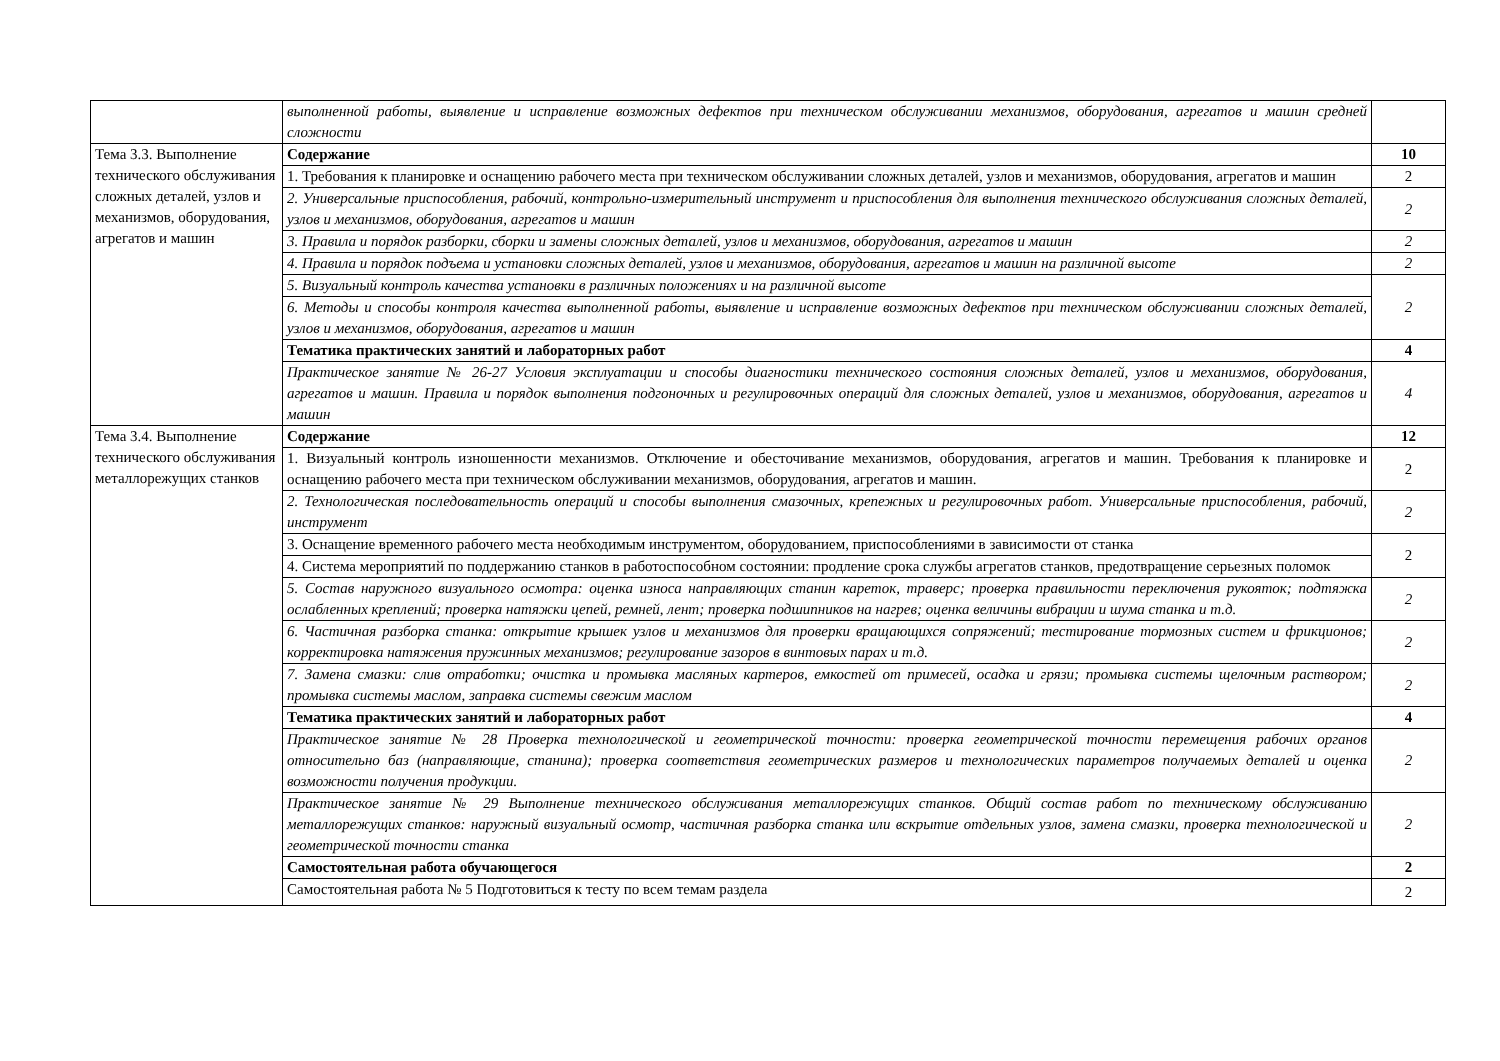| | выполненной работы, выявление и исправление возможных дефектов при техническом обслуживании механизмов, оборудования, агрегатов и машин средней сложности | |
| Тема 3.3. Выполнение технического обслуживания сложных деталей, узлов и механизмов, оборудования, агрегатов и машин | Содержание | 10 |
| | 1. Требования к планировке и оснащению рабочего места при техническом обслуживании сложных деталей, узлов и механизмов, оборудования, агрегатов и машин | 2 |
| | 2. Универсальные приспособления, рабочий, контрольно-измерительный инструмент и приспособления для выполнения технического обслуживания сложных деталей, узлов и механизмов, оборудования, агрегатов и машин | 2 |
| | 3. Правила и порядок разборки, сборки и замены сложных деталей, узлов и механизмов, оборудования, агрегатов и машин | 2 |
| | 4. Правила и порядок подъема и установки сложных деталей, узлов и механизмов, оборудования, агрегатов и машин на различной высоте | 2 |
| | 5. Визуальный контроль качества установки в различных положениях и на различной высоте | 2 |
| | 6. Методы и способы контроля качества выполненной работы, выявление и исправление возможных дефектов при техническом обслуживании сложных деталей, узлов и механизмов, оборудования, агрегатов и машин | |
| | Тематика практических занятий и лабораторных работ | 4 |
| | Практическое занятие № 26-27 Условия эксплуатации и способы диагностики технического состояния сложных деталей, узлов и механизмов, оборудования, агрегатов и машин. Правила и порядок выполнения подгоночных и регулировочных операций для сложных деталей, узлов и механизмов, оборудования, агрегатов и машин | 4 |
| Тема 3.4. Выполнение технического обслуживания металлорежущих станков | Содержание | 12 |
| | 1. Визуальный контроль изношенности механизмов. Отключение и обесточивание механизмов, оборудования, агрегатов и машин. Требования к планировке и оснащению рабочего места при техническом обслуживании механизмов, оборудования, агрегатов и машин. | 2 |
| | 2. Технологическая последовательность операций и способы выполнения смазочных, крепежных и регулировочных работ. Универсальные приспособления, рабочий, инструмент | 2 |
| | 3. Оснащение временного рабочего места необходимым инструментом, оборудованием, приспособлениями в зависимости от станка | 2 |
| | 4. Система мероприятий по поддержанию станков в работоспособном состоянии: продление срока службы агрегатов станков, предотвращение серьезных поломок | |
| | 5. Состав наружного визуального осмотра: оценка износа направляющих станин кареток, траверс; проверка правильности переключения рукояток; подтяжка ослабленных креплений; проверка натяжки цепей, ремней, лент; проверка подшипников на нагрев; оценка величины вибрации и шума станка и т.д. | 2 |
| | 6. Частичная разборка станка: открытие крышек узлов и механизмов для проверки вращающихся сопряжений; тестирование тормозных систем и фрикционов; корректировка натяжения пружинных механизмов; регулирование зазоров в винтовых парах и т.д. | 2 |
| | 7. Замена смазки: слив отработки; очистка и промывка масляных картеров, емкостей от примесей, осадка и грязи; промывка системы щелочным раствором; промывка системы маслом, заправка системы свежим маслом | 2 |
| | Тематика практических занятий и лабораторных работ | 4 |
| | Практическое занятие № 28 Проверка технологической и геометрической точности: проверка геометрической точности перемещения рабочих органов относительно баз (направляющие, станина); проверка соответствия геометрических размеров и технологических параметров получаемых деталей и оценка возможности получения продукции. | 2 |
| | Практическое занятие № 29 Выполнение технического обслуживания металлорежущих станков. Общий состав работ по техническому обслуживанию металлорежущих станков: наружный визуальный осмотр, частичная разборка станка или вскрытие отдельных узлов, замена смазки, проверка технологической и геометрической точности станка | 2 |
| | Самостоятельная работа обучающегося | 2 |
| | Самостоятельная работа № 5 Подготовиться к тесту по всем темам раздела | 2 |